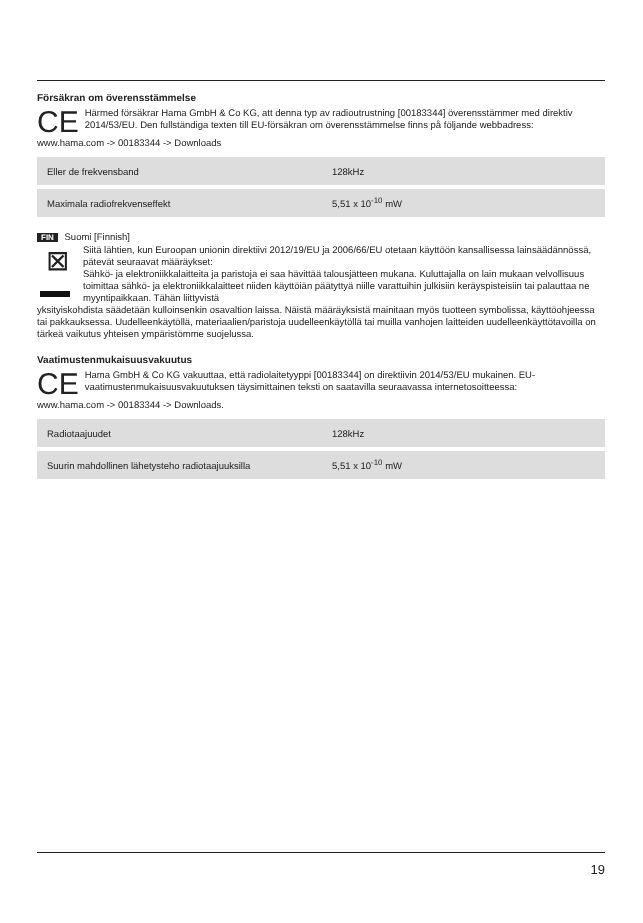Försäkran om överensstämmelse
CE
Härmed försäkrar Hama GmbH & Co KG, att denna typ av radioutrustning [00183344] överensstämmer med direktiv 2014/53/EU. Den fullständiga texten till EU-försäkran om överensstämmelse finns på följande webbadress:
www.hama.com -> 00183344 -> Downloads
| Eller de frekvensband | 128kHz |
| Maximala radiofrekvenseffekt | 5,51 x 10<sup>-10</sup> mW |
FIN Suomi [Finnish]
⊠
Siitä lähtien, kun Euroopan unionin direktiivi 2012/19/EU ja 2006/66/EU otetaan käyttöön kansallisessa lainsäädännössä, pätevät seuraavat määräykset:
Sähkö- ja elektroniikkalaitteita ja paristoja ei saa hävittää talousjätteen mukana. Kuluttajalla on lain mukaan velvollisuus toimittaa sähkö- ja elektroniikkalaitteet niiden käyttöiän päätyttyä niille varattuihin julkisiin keräyspisteisiin tai palauttaa ne myyntipaikkaan. Tähän liittyvistä
yksityiskohdista säädetään kulloinsenkin osavaltion laissa. Näistä määräyksistä mainitaan myös tuotteen symbolissa, käyttöohjeessa tai pakkauksessa. Uudelleenkäytöllä, materiaalien/paristoja uudelleenkäytöllä tai muilla vanhojen laitteiden uudelleenkäyttötavoilla on tärkeä vaikutus yhteisen ympäristömme suojelussa.
Vaatimustenmukaisuusvakuutus
CE
Hama GmbH & Co KG vakuuttaa, että radiolaitetyyppi [00183344] on direktiivin 2014/53/EU mukainen. EU-vaatimustenmukaisuusvakuutuksen täysimittainen teksti on saatavilla seuraavassa internetosoitteessa:
www.hama.com -> 00183344 -> Downloads.
| Radiotaajuudet | 128kHz |
| Suurin mahdollinen lähetysteho radiotaajuuksilla | 5,51 x 10<sup>-10</sup> mW |
19